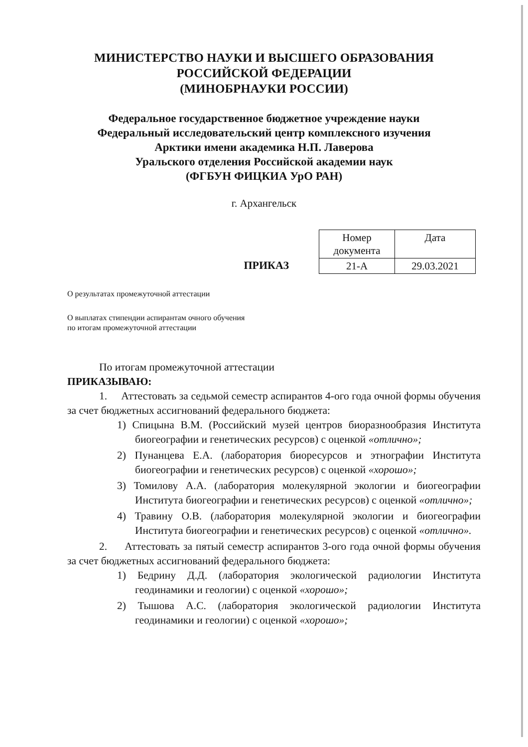МИНИСТЕРСТВО НАУКИ И ВЫСШЕГО ОБРАЗОВАНИЯ
РОССИЙСКОЙ ФЕДЕРАЦИИ
(МИНОБРНАУКИ РОССИИ)
Федеральное государственное бюджетное учреждение науки
Федеральный исследовательский центр комплексного изучения
Арктики имени академика Н.П. Лаверова
Уральского отделения Российской академии наук
(ФГБУН ФИЦКИА УрО РАН)
г. Архангельск
ПРИКАЗ
| Номер документа | Дата |
| --- | --- |
| 21-А | 29.03.2021 |
О результатах промежуточной аттестации
О выплатах стипендии аспирантам очного обучения
по итогам промежуточной аттестации
По итогам промежуточной аттестации
ПРИКАЗЫВАЮ:
1. Аттестовать за седьмой семестр аспирантов 4-ого года очной формы обучения за счет бюджетных ассигнований федерального бюджета:
1) Спицына В.М. (Российский музей центров биоразнообразия Института биогеографии и генетических ресурсов) с оценкой «отлично»;
2) Пунанцева Е.А. (лаборатория биоресурсов и этнографии Института биогеографии и генетических ресурсов) с оценкой «хорошо»;
3) Томилову А.А. (лаборатория молекулярной экологии и биогеографии Института биогеографии и генетических ресурсов) с оценкой «отлично»;
4) Травину О.В. (лаборатория молекулярной экологии и биогеографии Института биогеографии и генетических ресурсов) с оценкой «отлично».
2. Аттестовать за пятый семестр аспирантов 3-ого года очной формы обучения за счет бюджетных ассигнований федерального бюджета:
1) Бедрину Д.Д. (лаборатория экологической радиологии Института геодинамики и геологии) с оценкой «хорошо»;
2) Тышова А.С. (лаборатория экологической радиологии Института геодинамики и геологии) с оценкой «хорошо»;